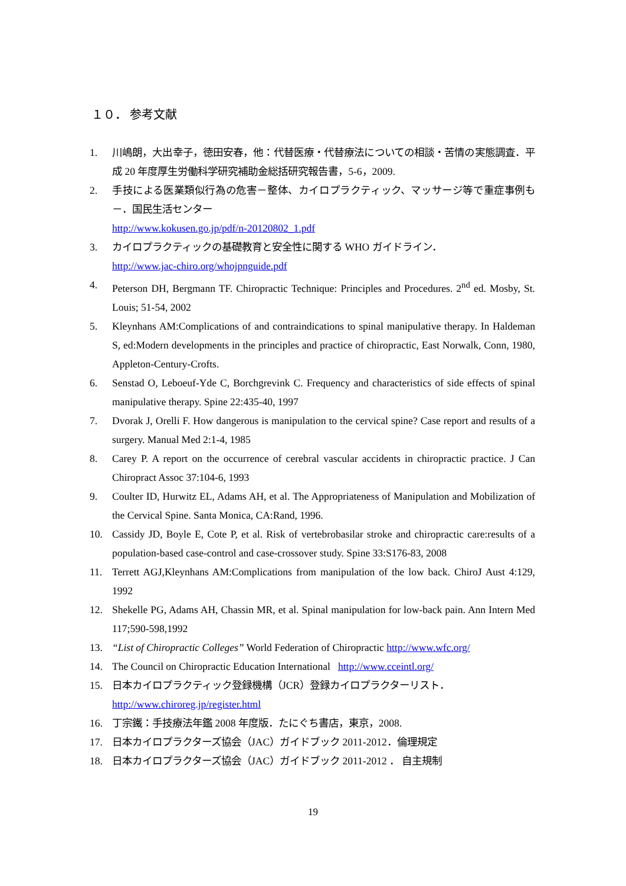１０． 参考文献
1. 川嶋朗，大出幸子，徳田安春，他：代替医療・代替療法についての相談・苦情の実態調査．平成 20 年度厚生労働科学研究補助金総括研究報告書，5-6，2009.
2. 手技による医業類似行為の危害－整体、カイロプラクティック、マッサージ等で重症事例も－．国民生活センター
http://www.kokusen.go.jp/pdf/n-20120802_1.pdf
3. カイロプラクティックの基礎教育と安全性に関する WHO ガイドライン．
http://www.jac-chiro.org/whojpnguide.pdf
4. Peterson DH, Bergmann TF. Chiropractic Technique: Principles and Procedures. 2<sup>nd</sup> ed. Mosby, St. Louis; 51-54, 2002
5. Kleynhans AM:Complications of and contraindications to spinal manipulative therapy. In Haldeman S, ed:Modern developments in the principles and practice of chiropractic, East Norwalk, Conn, 1980, Appleton-Century-Crofts.
6. Senstad O, Leboeuf-Yde C, Borchgrevink C. Frequency and characteristics of side effects of spinal manipulative therapy. Spine 22:435-40, 1997
7. Dvorak J, Orelli F. How dangerous is manipulation to the cervical spine? Case report and results of a surgery. Manual Med 2:1-4, 1985
8. Carey P. A report on the occurrence of cerebral vascular accidents in chiropractic practice. J Can Chiropract Assoc 37:104-6, 1993
9. Coulter ID, Hurwitz EL, Adams AH, et al. The Appropriateness of Manipulation and Mobilization of the Cervical Spine. Santa Monica, CA:Rand, 1996.
10. Cassidy JD, Boyle E, Cote P, et al. Risk of vertebrobasilar stroke and chiropractic care:results of a population-based case-control and case-crossover study. Spine 33:S176-83, 2008
11. Terrett AGJ,Kleynhans AM:Complications from manipulation of the low back. ChiroJ Aust 4:129, 1992
12. Shekelle PG, Adams AH, Chassin MR, et al. Spinal manipulation for low-back pain. Ann Intern Med 117;590-598,1992
13. “List of Chiropractic Colleges” World Federation of Chiropractic http://www.wfc.org/
14. The Council on Chiropractic Education International http://www.cceintl.org/
15. 日本カイロプラクティック登録機構（JCR）登録カイロプラクターリスト．
http://www.chiroreg.jp/register.html
16. 丁宗鐵：手技療法年鑑 2008 年度版．たにぐち書店，東京，2008.
17. 日本カイロプラクターズ協会（JAC）ガイドブック 2011-2012．倫理規定
18. 日本カイロプラクターズ協会（JAC）ガイドブック 2011-2012 ． 自主規制
19